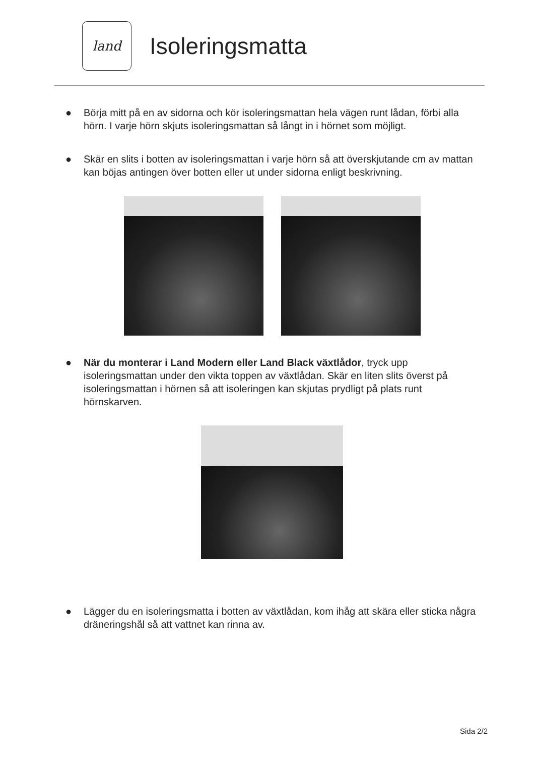land
Isoleringsmatta
● Börja mitt på en av sidorna och kör isoleringsmattan hela vägen runt lådan, förbi alla hörn. I varje hörn skjuts isoleringsmattan så långt in i hörnet som möjligt.
● Skär en slits i botten av isoleringsmattan i varje hörn så att överskjutande cm av mattan kan böjas antingen över botten eller ut under sidorna enligt beskrivning.
● När du monterar i Land Modern eller Land Black växtlådor, tryck upp isoleringsmattan under den vikta toppen av växtlådan. Skär en liten slits överst på isoleringsmattan i hörnen så att isoleringen kan skjutas prydligt på plats runt hörnskarven.
● Lägger du en isoleringsmatta i botten av växtlådan, kom ihåg att skära eller sticka några dräneringshål så att vattnet kan rinna av.
Sida 2/2